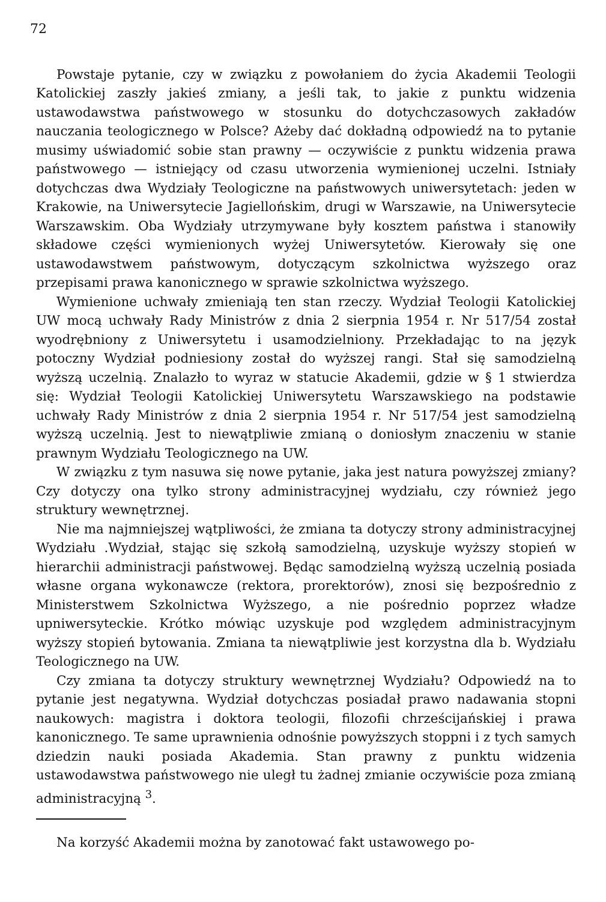72
Powstaje pytanie, czy w związku z powołaniem do życia Akademii Teologii Katolickiej zaszły jakieś zmiany, a jeśli tak, to jakie z punktu widzenia ustawodawstwa państwowego w stosunku do dotychczasowych zakładów nauczania teologicznego w Polsce? Ażeby dać dokładną odpowiedź na to pytanie musimy uświadomić sobie stan prawny — oczywiście z punktu widzenia prawa państwowego — istniejący od czasu utworzenia wymienionej uczelni. Istniały dotychczas dwa Wydziały Teologiczne na państwowych uniwersytetach: jeden w Krakowie, na Uniwersytecie Jagiellońskim, drugi w Warszawie, na Uniwersytecie Warszawskim. Oba Wydziały utrzymywane były kosztem państwa i stanowiły składowe części wymienionych wyżej Uniwersytetów. Kierowały się one ustawodawstwem państwowym, dotyczącym szkolnictwa wyższego oraz przepisami prawa kanonicznego w sprawie szkolnictwa wyższego.
Wymienione uchwały zmieniają ten stan rzeczy. Wydział Teologii Katolickiej UW mocą uchwały Rady Ministrów z dnia 2 sierpnia 1954 r. Nr 517/54 został wyodrębniony z Uniwersytetu i usamodzielniony. Przekładając to na język potoczny Wydział podniesiony został do wyższej rangi. Stał się samodzielną wyższą uczelnią. Znalazło to wyraz w statucie Akademii, gdzie w § 1 stwierdza się: Wydział Teologii Katolickiej Uniwersytetu Warszawskiego na podstawie uchwały Rady Ministrów z dnia 2 sierpnia 1954 r. Nr 517/54 jest samodzielną wyższą uczelnią. Jest to niewątpliwie zmianą o doniosłym znaczeniu w stanie prawnym Wydziału Teologicznego na UW.
W związku z tym nasuwa się nowe pytanie, jaka jest natura powyższej zmiany? Czy dotyczy ona tylko strony administracyjnej wydziału, czy również jego struktury wewnętrznej.
Nie ma najmniejszej wątpliwości, że zmiana ta dotyczy strony administracyjnej Wydziału .Wydział, stając się szkołą samodzielną, uzyskuje wyższy stopień w hierarchii administracji państwowej. Będąc samodzielną wyższą uczelnią posiada własne organa wykonawcze (rektora, prorektorów), znosi się bezpośrednio z Ministerstwem Szkolnictwa Wyższego, a nie pośrednio poprzez władze upniwersyteckie. Krótko mówiąc uzyskuje pod względem administracyjnym wyższy stopień bytowania. Zmiana ta niewątpliwie jest korzystna dla b. Wydziału Teologicznego na UW.
Czy zmiana ta dotyczy struktury wewnętrznej Wydziału? Odpowiedź na to pytanie jest negatywna. Wydział dotychczas posiadał prawo nadawania stopni naukowych: magistra i doktora teologii, filozofii chrześcijańskiej i prawa kanonicznego. Te same uprawnienia odnośnie powyższych stoppni i z tych samych dziedzin nauki posiada Akademia. Stan prawny z punktu widzenia ustawodawstwa państwowego nie uległ tu żadnej zmianie oczywiście poza zmianą administracyjną <sup>3</sup>.
Na korzyść Akademii można by zanotować fakt ustawowego po-